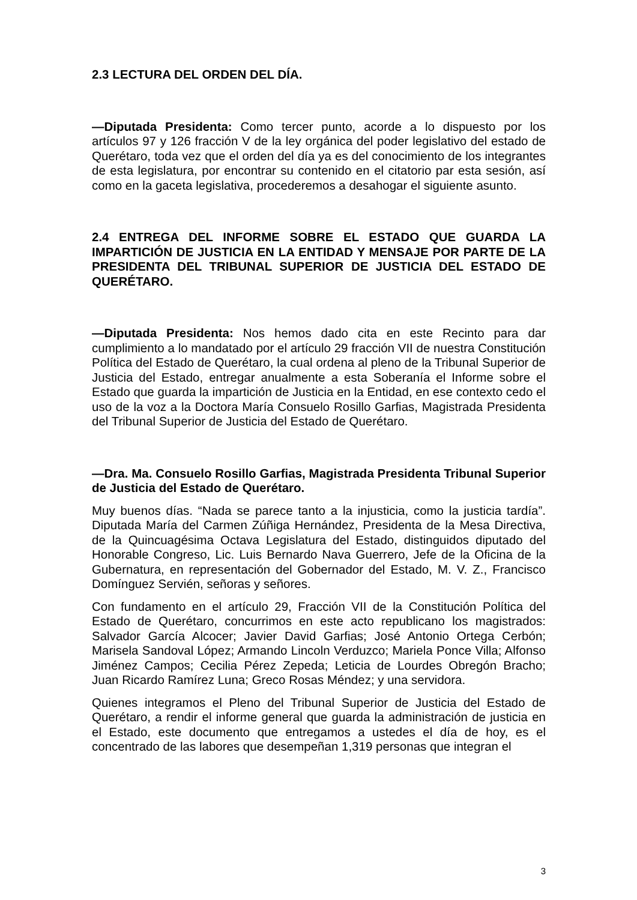2.3 LECTURA DEL ORDEN DEL DÍA.
—Diputada Presidenta: Como tercer punto, acorde a lo dispuesto por los artículos 97 y 126 fracción V de la ley orgánica del poder legislativo del estado de Querétaro, toda vez que el orden del día ya es del conocimiento de los integrantes de esta legislatura, por encontrar su contenido en el citatorio par esta sesión, así como en la gaceta legislativa, procederemos a desahogar el siguiente asunto.
2.4 ENTREGA DEL INFORME SOBRE EL ESTADO QUE GUARDA LA IMPARTICIÓN DE JUSTICIA EN LA ENTIDAD Y MENSAJE POR PARTE DE LA PRESIDENTA DEL TRIBUNAL SUPERIOR DE JUSTICIA DEL ESTADO DE QUERÉTARO.
—Diputada Presidenta: Nos hemos dado cita en este Recinto para dar cumplimiento a lo mandatado por el artículo 29 fracción VII de nuestra Constitución Política del Estado de Querétaro, la cual ordena al pleno de la Tribunal Superior de Justicia del Estado, entregar anualmente a esta Soberanía el Informe sobre el Estado que guarda la impartición de Justicia en la Entidad, en ese contexto cedo el uso de la voz a la Doctora María Consuelo Rosillo Garfias, Magistrada Presidenta del Tribunal Superior de Justicia del Estado de Querétaro.
—Dra. Ma. Consuelo Rosillo Garfias, Magistrada Presidenta Tribunal Superior de Justicia del Estado de Querétaro.
Muy buenos días. “Nada se parece tanto a la injusticia, como la justicia tardía”. Diputada María del Carmen Zúñiga Hernández, Presidenta de la Mesa Directiva, de la Quincuagésima Octava Legislatura del Estado, distinguidos diputado del Honorable Congreso, Lic. Luis Bernardo Nava Guerrero, Jefe de la Oficina de la Gubernatura, en representación del Gobernador del Estado, M. V. Z., Francisco Domínguez Servién, señoras y señores.
Con fundamento en el artículo 29, Fracción VII de la Constitución Política del Estado de Querétaro, concurrimos en este acto republicano los magistrados: Salvador García Alcocer; Javier David Garfias; José Antonio Ortega Cerbón; Marisela Sandoval López; Armando Lincoln Verduzco; Mariela Ponce Villa; Alfonso Jiménez Campos; Cecilia Pérez Zepeda; Leticia de Lourdes Obregón Bracho; Juan Ricardo Ramírez Luna; Greco Rosas Méndez; y una servidora.
Quienes integramos el Pleno del Tribunal Superior de Justicia del Estado de Querétaro, a rendir el informe general que guarda la administración de justicia en el Estado, este documento que entregamos a ustedes el día de hoy, es el concentrado de las labores que desempeñan 1,319 personas que integran el
3